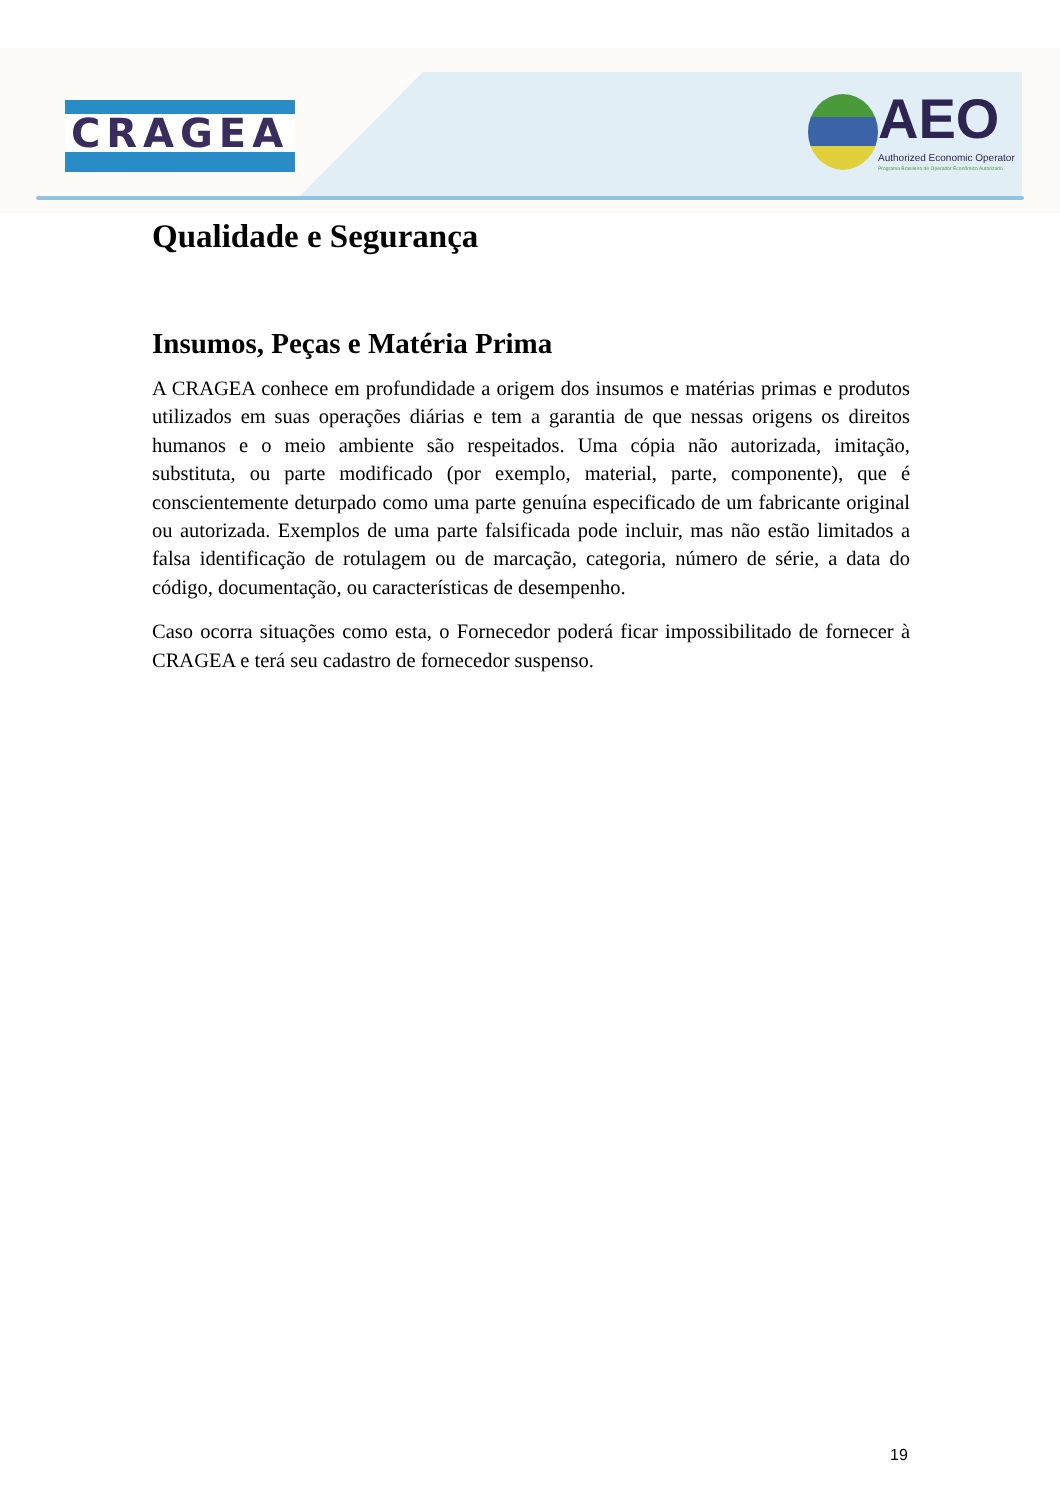CRAGEA
AEO
Authorized Economic Operator
Programa Brasileiro de Operador Econômico Autorizado
Qualidade e Segurança
Insumos, Peças e Matéria Prima
A CRAGEA conhece em profundidade a origem dos insumos e matérias primas e produtos utilizados em suas operações diárias e tem a garantia de que nessas origens os direitos humanos e o meio ambiente são respeitados. Uma cópia não autorizada, imitação, substituta, ou parte modificado (por exemplo, material, parte, componente), que é conscientemente deturpado como uma parte genuína especificado de um fabricante original ou autorizada. Exemplos de uma parte falsificada pode incluir, mas não estão limitados a falsa identificação de rotulagem ou de marcação, categoria, número de série, a data do código, documentação, ou características de desempenho.
Caso ocorra situações como esta, o Fornecedor poderá ficar impossibilitado de fornecer à CRAGEA e terá seu cadastro de fornecedor suspenso.
19